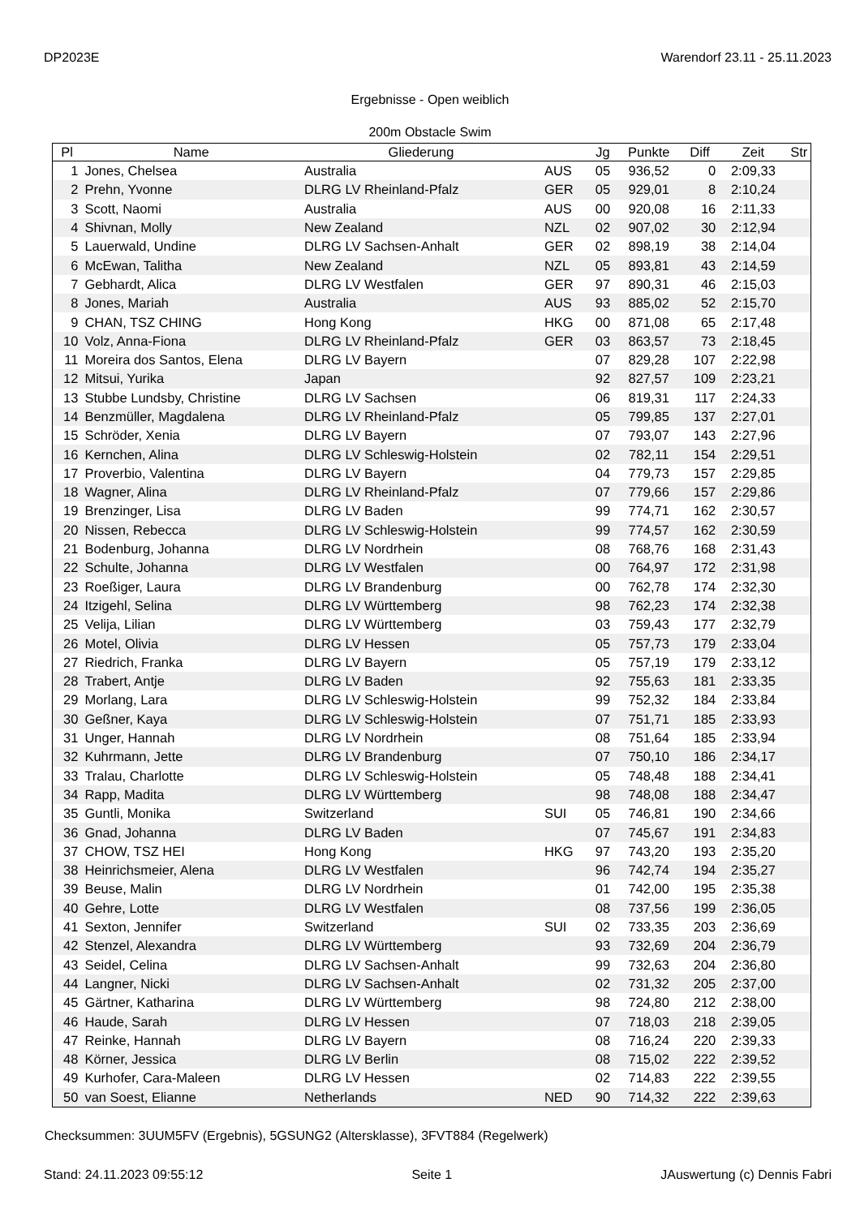DP2023E Warendorf 23.11 - 25.11.2023
Ergebnisse - Open weiblich
200m Obstacle Swim
| Pl | Name | Gliederung | | Jg | Punkte | Diff | Zeit | Str |
| --- | --- | --- | --- | --- | --- | --- | --- | --- |
| 1 | Jones, Chelsea | Australia | AUS | 05 | 936,52 | 0 | 2:09,33 | |
| 2 | Prehn, Yvonne | DLRG LV Rheinland-Pfalz | GER | 05 | 929,01 | 8 | 2:10,24 | |
| 3 | Scott, Naomi | Australia | AUS | 00 | 920,08 | 16 | 2:11,33 | |
| 4 | Shivnan, Molly | New Zealand | NZL | 02 | 907,02 | 30 | 2:12,94 | |
| 5 | Lauerwald, Undine | DLRG LV Sachsen-Anhalt | GER | 02 | 898,19 | 38 | 2:14,04 | |
| 6 | McEwan, Talitha | New Zealand | NZL | 05 | 893,81 | 43 | 2:14,59 | |
| 7 | Gebhardt, Alica | DLRG LV Westfalen | GER | 97 | 890,31 | 46 | 2:15,03 | |
| 8 | Jones, Mariah | Australia | AUS | 93 | 885,02 | 52 | 2:15,70 | |
| 9 | CHAN, TSZ CHING | Hong Kong | HKG | 00 | 871,08 | 65 | 2:17,48 | |
| 10 | Volz, Anna-Fiona | DLRG LV Rheinland-Pfalz | GER | 03 | 863,57 | 73 | 2:18,45 | |
| 11 | Moreira dos Santos, Elena | DLRG LV Bayern | | 07 | 829,28 | 107 | 2:22,98 | |
| 12 | Mitsui, Yurika | Japan | | 92 | 827,57 | 109 | 2:23,21 | |
| 13 | Stubbe Lundsby, Christine | DLRG LV Sachsen | | 06 | 819,31 | 117 | 2:24,33 | |
| 14 | Benzmüller, Magdalena | DLRG LV Rheinland-Pfalz | | 05 | 799,85 | 137 | 2:27,01 | |
| 15 | Schröder, Xenia | DLRG LV Bayern | | 07 | 793,07 | 143 | 2:27,96 | |
| 16 | Kernchen, Alina | DLRG LV Schleswig-Holstein | | 02 | 782,11 | 154 | 2:29,51 | |
| 17 | Proverbio, Valentina | DLRG LV Bayern | | 04 | 779,73 | 157 | 2:29,85 | |
| 18 | Wagner, Alina | DLRG LV Rheinland-Pfalz | | 07 | 779,66 | 157 | 2:29,86 | |
| 19 | Brenzinger, Lisa | DLRG LV Baden | | 99 | 774,71 | 162 | 2:30,57 | |
| 20 | Nissen, Rebecca | DLRG LV Schleswig-Holstein | | 99 | 774,57 | 162 | 2:30,59 | |
| 21 | Bodenburg, Johanna | DLRG LV Nordrhein | | 08 | 768,76 | 168 | 2:31,43 | |
| 22 | Schulte, Johanna | DLRG LV Westfalen | | 00 | 764,97 | 172 | 2:31,98 | |
| 23 | Roeßiger, Laura | DLRG LV Brandenburg | | 00 | 762,78 | 174 | 2:32,30 | |
| 24 | Itzigehl, Selina | DLRG LV Württemberg | | 98 | 762,23 | 174 | 2:32,38 | |
| 25 | Velija, Lilian | DLRG LV Württemberg | | 03 | 759,43 | 177 | 2:32,79 | |
| 26 | Motel, Olivia | DLRG LV Hessen | | 05 | 757,73 | 179 | 2:33,04 | |
| 27 | Riedrich, Franka | DLRG LV Bayern | | 05 | 757,19 | 179 | 2:33,12 | |
| 28 | Trabert, Antje | DLRG LV Baden | | 92 | 755,63 | 181 | 2:33,35 | |
| 29 | Morlang, Lara | DLRG LV Schleswig-Holstein | | 99 | 752,32 | 184 | 2:33,84 | |
| 30 | Geßner, Kaya | DLRG LV Schleswig-Holstein | | 07 | 751,71 | 185 | 2:33,93 | |
| 31 | Unger, Hannah | DLRG LV Nordrhein | | 08 | 751,64 | 185 | 2:33,94 | |
| 32 | Kuhrmann, Jette | DLRG LV Brandenburg | | 07 | 750,10 | 186 | 2:34,17 | |
| 33 | Tralau, Charlotte | DLRG LV Schleswig-Holstein | | 05 | 748,48 | 188 | 2:34,41 | |
| 34 | Rapp, Madita | DLRG LV Württemberg | | 98 | 748,08 | 188 | 2:34,47 | |
| 35 | Guntli, Monika | Switzerland | SUI | 05 | 746,81 | 190 | 2:34,66 | |
| 36 | Gnad, Johanna | DLRG LV Baden | | 07 | 745,67 | 191 | 2:34,83 | |
| 37 | CHOW, TSZ HEI | Hong Kong | HKG | 97 | 743,20 | 193 | 2:35,20 | |
| 38 | Heinrichsmeier, Alena | DLRG LV Westfalen | | 96 | 742,74 | 194 | 2:35,27 | |
| 39 | Beuse, Malin | DLRG LV Nordrhein | | 01 | 742,00 | 195 | 2:35,38 | |
| 40 | Gehre, Lotte | DLRG LV Westfalen | | 08 | 737,56 | 199 | 2:36,05 | |
| 41 | Sexton, Jennifer | Switzerland | SUI | 02 | 733,35 | 203 | 2:36,69 | |
| 42 | Stenzel, Alexandra | DLRG LV Württemberg | | 93 | 732,69 | 204 | 2:36,79 | |
| 43 | Seidel, Celina | DLRG LV Sachsen-Anhalt | | 99 | 732,63 | 204 | 2:36,80 | |
| 44 | Langner, Nicki | DLRG LV Sachsen-Anhalt | | 02 | 731,32 | 205 | 2:37,00 | |
| 45 | Gärtner, Katharina | DLRG LV Württemberg | | 98 | 724,80 | 212 | 2:38,00 | |
| 46 | Haude, Sarah | DLRG LV Hessen | | 07 | 718,03 | 218 | 2:39,05 | |
| 47 | Reinke, Hannah | DLRG LV Bayern | | 08 | 716,24 | 220 | 2:39,33 | |
| 48 | Körner, Jessica | DLRG LV Berlin | | 08 | 715,02 | 222 | 2:39,52 | |
| 49 | Kurhofer, Cara-Maleen | DLRG LV Hessen | | 02 | 714,83 | 222 | 2:39,55 | |
| 50 | van Soest, Elianne | Netherlands | NED | 90 | 714,32 | 222 | 2:39,63 | |
Checksummen: 3UUM5FV (Ergebnis), 5GSUNG2 (Altersklasse), 3FVT884 (Regelwerk)
Stand: 24.11.2023 09:55:12 Seite 1 JAuswertung (c) Dennis Fabri